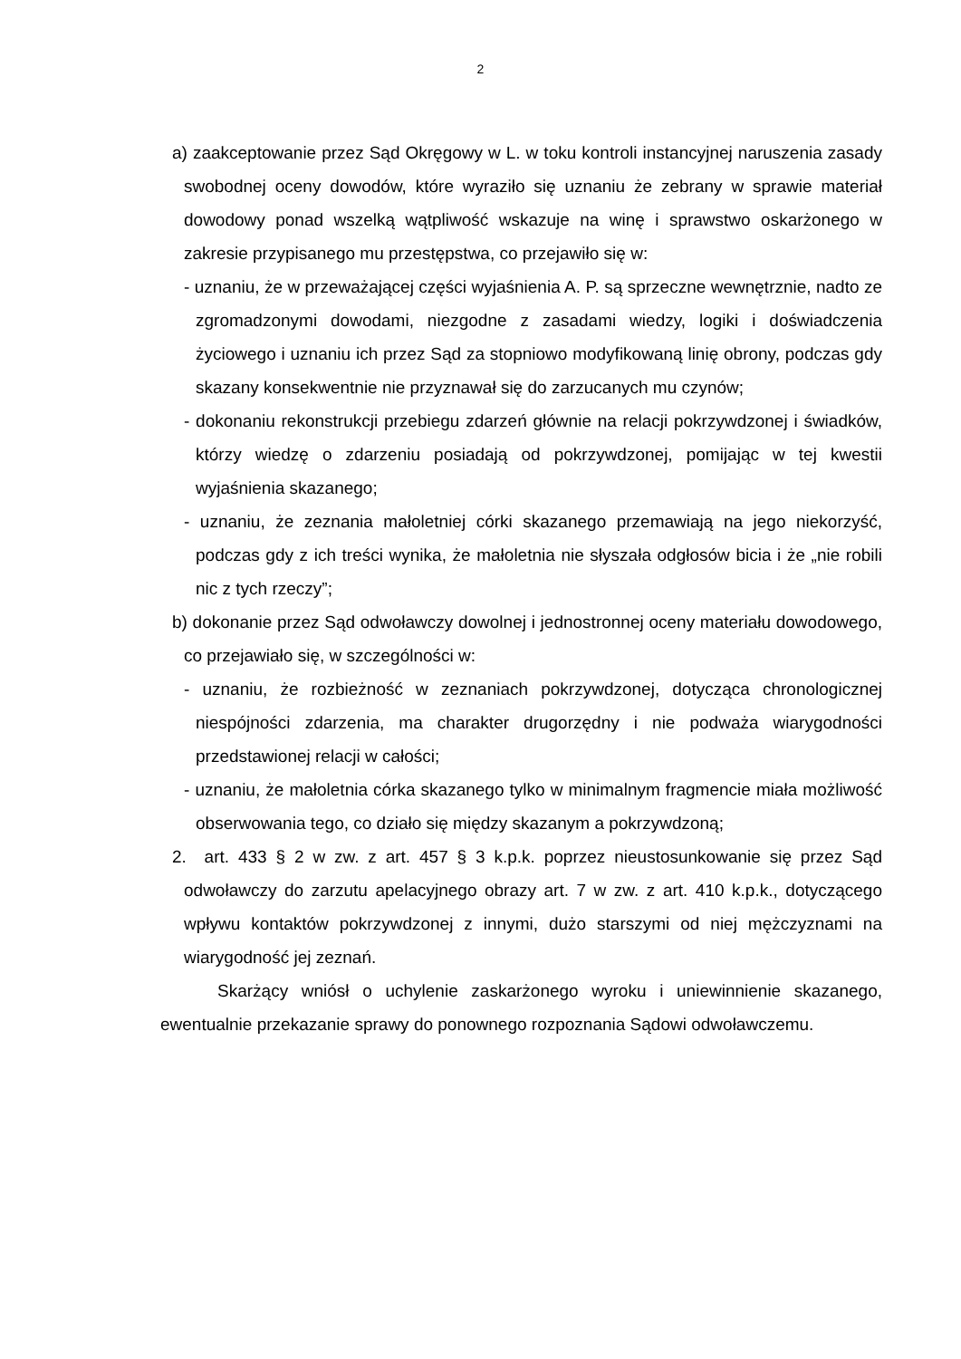2
a) zaakceptowanie przez Sąd Okręgowy w L. w toku kontroli instancyjnej naruszenia zasady swobodnej oceny dowodów, które wyraziło się uznaniu że zebrany w sprawie materiał dowodowy ponad wszelką wątpliwość wskazuje na winę i sprawstwo oskarżonego w zakresie przypisanego mu przestępstwa, co przejawiło się w:
- uznaniu, że w przeważającej części wyjaśnienia A. P. są sprzeczne wewnętrznie, nadto ze zgromadzonymi dowodami, niezgodne z zasadami wiedzy, logiki i doświadczenia życiowego i uznaniu ich przez Sąd za stopniowo modyfikowaną linię obrony, podczas gdy skazany konsekwentnie nie przyznawał się do zarzucanych mu czynów;
- dokonaniu rekonstrukcji przebiegu zdarzeń głównie na relacji pokrzywdzonej i świadków, którzy wiedzę o zdarzeniu posiadają od pokrzywdzonej, pomijając w tej kwestii wyjaśnienia skazanego;
- uznaniu, że zeznania małoletniej córki skazanego przemawiają na jego niekorzyść, podczas gdy z ich treści wynika, że małoletnia nie słyszała odgłosów bicia i że „nie robili nic z tych rzeczy”;
b) dokonanie przez Sąd odwoławczy dowolnej i jednostronnej oceny materiału dowodowego, co przejawiało się, w szczególności w:
- uznaniu, że rozbieżność w zeznaniach pokrzywdzonej, dotycząca chronologicznej niespójności zdarzenia, ma charakter drugorzędny i nie podważa wiarygodności przedstawionej relacji w całości;
- uznaniu, że małoletnia córka skazanego tylko w minimalnym fragmencie miała możliwość obserwowania tego, co działo się między skazanym a pokrzywdzoną;
2. art. 433 § 2 w zw. z art. 457 § 3 k.p.k. poprzez nieustosunkowanie się przez Sąd odwoławczy do zarzutu apelacyjnego obrazy art. 7 w zw. z art. 410 k.p.k., dotyczącego wpływu kontaktów pokrzywdzonej z innymi, dużo starszymi od niej mężczyznami na wiarygodność jej zeznań.
Skarżący wniósł o uchylenie zaskarżonego wyroku i uniewinnienie skazanego, ewentualnie przekazanie sprawy do ponownego rozpoznania Sądowi odwoławczemu.